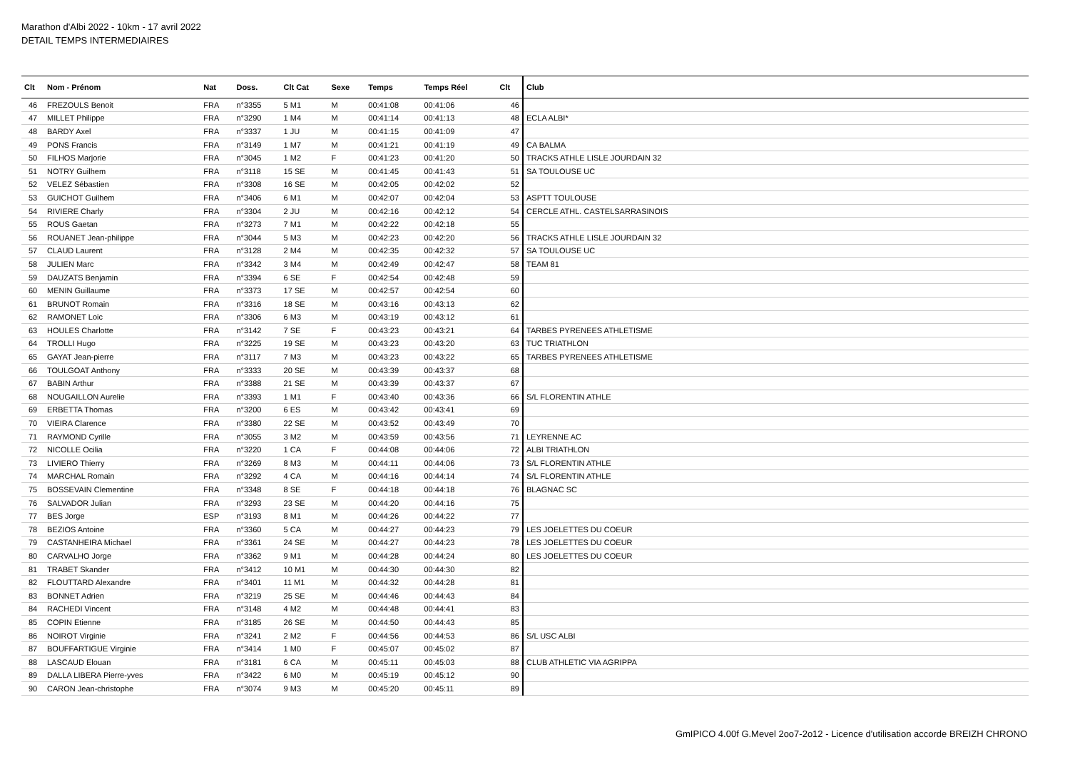Marathon d'Albi 2022 - 10km - 17 avril 2022
DETAIL TEMPS INTERMEDIAIRES
| Clt | Nom - Prénom | Nat | Doss. | Clt Cat | Sexe | Temps | Temps Réel | Clt | Club |
| --- | --- | --- | --- | --- | --- | --- | --- | --- | --- |
| 46 | FREZOULS Benoit | FRA | n°3355 | 5 M1 | M | 00:41:08 | 00:41:06 | 46 | |
| 47 | MILLET Philippe | FRA | n°3290 | 1 M4 | M | 00:41:14 | 00:41:13 | 48 | ECLA ALBI* |
| 48 | BARDY Axel | FRA | n°3337 | 1 JU | M | 00:41:15 | 00:41:09 | 47 | |
| 49 | PONS Francis | FRA | n°3149 | 1 M7 | M | 00:41:21 | 00:41:19 | 49 | CA BALMA |
| 50 | FILHOS Marjorie | FRA | n°3045 | 1 M2 | F | 00:41:23 | 00:41:20 | 50 | TRACKS ATHLE LISLE JOURDAIN 32 |
| 51 | NOTRY Guilhem | FRA | n°3118 | 15 SE | M | 00:41:45 | 00:41:43 | 51 | SA TOULOUSE UC |
| 52 | VELEZ Sébastien | FRA | n°3308 | 16 SE | M | 00:42:05 | 00:42:02 | 52 | |
| 53 | GUICHOT Guilhem | FRA | n°3406 | 6 M1 | M | 00:42:07 | 00:42:04 | 53 | ASPTT TOULOUSE |
| 54 | RIVIERE Charly | FRA | n°3304 | 2 JU | M | 00:42:16 | 00:42:12 | 54 | CERCLE ATHL. CASTELSARRASINOIS |
| 55 | ROUS Gaetan | FRA | n°3273 | 7 M1 | M | 00:42:22 | 00:42:18 | 55 | |
| 56 | ROUANET Jean-philippe | FRA | n°3044 | 5 M3 | M | 00:42:23 | 00:42:20 | 56 | TRACKS ATHLE LISLE JOURDAIN 32 |
| 57 | CLAUD Laurent | FRA | n°3128 | 2 M4 | M | 00:42:35 | 00:42:32 | 57 | SA TOULOUSE UC |
| 58 | JULIEN Marc | FRA | n°3342 | 3 M4 | M | 00:42:49 | 00:42:47 | 58 | TEAM 81 |
| 59 | DAUZATS Benjamin | FRA | n°3394 | 6 SE | F | 00:42:54 | 00:42:48 | 59 | |
| 60 | MENIN Guillaume | FRA | n°3373 | 17 SE | M | 00:42:57 | 00:42:54 | 60 | |
| 61 | BRUNOT Romain | FRA | n°3316 | 18 SE | M | 00:43:16 | 00:43:13 | 62 | |
| 62 | RAMONET Loic | FRA | n°3306 | 6 M3 | M | 00:43:19 | 00:43:12 | 61 | |
| 63 | HOULES Charlotte | FRA | n°3142 | 7 SE | F | 00:43:23 | 00:43:21 | 64 | TARBES PYRENEES ATHLETISME |
| 64 | TROLLI Hugo | FRA | n°3225 | 19 SE | M | 00:43:23 | 00:43:20 | 63 | TUC TRIATHLON |
| 65 | GAYAT Jean-pierre | FRA | n°3117 | 7 M3 | M | 00:43:23 | 00:43:22 | 65 | TARBES PYRENEES ATHLETISME |
| 66 | TOULGOAT Anthony | FRA | n°3333 | 20 SE | M | 00:43:39 | 00:43:37 | 68 | |
| 67 | BABIN Arthur | FRA | n°3388 | 21 SE | M | 00:43:39 | 00:43:37 | 67 | |
| 68 | NOUGAILLON Aurelie | FRA | n°3393 | 1 M1 | F | 00:43:40 | 00:43:36 | 66 | S/L FLORENTIN ATHLE |
| 69 | ERBETTA Thomas | FRA | n°3200 | 6 ES | M | 00:43:42 | 00:43:41 | 69 | |
| 70 | VIEIRA Clarence | FRA | n°3380 | 22 SE | M | 00:43:52 | 00:43:49 | 70 | |
| 71 | RAYMOND Cyrille | FRA | n°3055 | 3 M2 | M | 00:43:59 | 00:43:56 | 71 | LEYRENNE AC |
| 72 | NICOLLE Ocilia | FRA | n°3220 | 1 CA | F | 00:44:08 | 00:44:06 | 72 | ALBI TRIATHLON |
| 73 | LIVIERO Thierry | FRA | n°3269 | 8 M3 | M | 00:44:11 | 00:44:06 | 73 | S/L FLORENTIN ATHLE |
| 74 | MARCHAL Romain | FRA | n°3292 | 4 CA | M | 00:44:16 | 00:44:14 | 74 | S/L FLORENTIN ATHLE |
| 75 | BOSSEVAIN Clementine | FRA | n°3348 | 8 SE | F | 00:44:18 | 00:44:18 | 76 | BLAGNAC SC |
| 76 | SALVADOR Julian | FRA | n°3293 | 23 SE | M | 00:44:20 | 00:44:16 | 75 | |
| 77 | BES Jorge | ESP | n°3193 | 8 M1 | M | 00:44:26 | 00:44:22 | 77 | |
| 78 | BEZIOS Antoine | FRA | n°3360 | 5 CA | M | 00:44:27 | 00:44:23 | 79 | LES JOELETTES DU COEUR |
| 79 | CASTANHEIRA Michael | FRA | n°3361 | 24 SE | M | 00:44:27 | 00:44:23 | 78 | LES JOELETTES DU COEUR |
| 80 | CARVALHO Jorge | FRA | n°3362 | 9 M1 | M | 00:44:28 | 00:44:24 | 80 | LES JOELETTES DU COEUR |
| 81 | TRABET Skander | FRA | n°3412 | 10 M1 | M | 00:44:30 | 00:44:30 | 82 | |
| 82 | FLOUTTARD Alexandre | FRA | n°3401 | 11 M1 | M | 00:44:32 | 00:44:28 | 81 | |
| 83 | BONNET Adrien | FRA | n°3219 | 25 SE | M | 00:44:46 | 00:44:43 | 84 | |
| 84 | RACHEDI Vincent | FRA | n°3148 | 4 M2 | M | 00:44:48 | 00:44:41 | 83 | |
| 85 | COPIN Etienne | FRA | n°3185 | 26 SE | M | 00:44:50 | 00:44:43 | 85 | |
| 86 | NOIROT Virginie | FRA | n°3241 | 2 M2 | F | 00:44:56 | 00:44:53 | 86 | S/L USC ALBI |
| 87 | BOUFFARTIGUE Virginie | FRA | n°3414 | 1 M0 | F | 00:45:07 | 00:45:02 | 87 | |
| 88 | LASCAUD Elouan | FRA | n°3181 | 6 CA | M | 00:45:11 | 00:45:03 | 88 | CLUB ATHLETIC VIA AGRIPPA |
| 89 | DALLA LIBERA Pierre-yves | FRA | n°3422 | 6 M0 | M | 00:45:19 | 00:45:12 | 90 | |
| 90 | CARON Jean-christophe | FRA | n°3074 | 9 M3 | M | 00:45:20 | 00:45:11 | 89 | |
GmIPICO 4.00f G.Mevel 2oo7-2o12 - Licence d'utilisation accorde BREIZH CHRONO